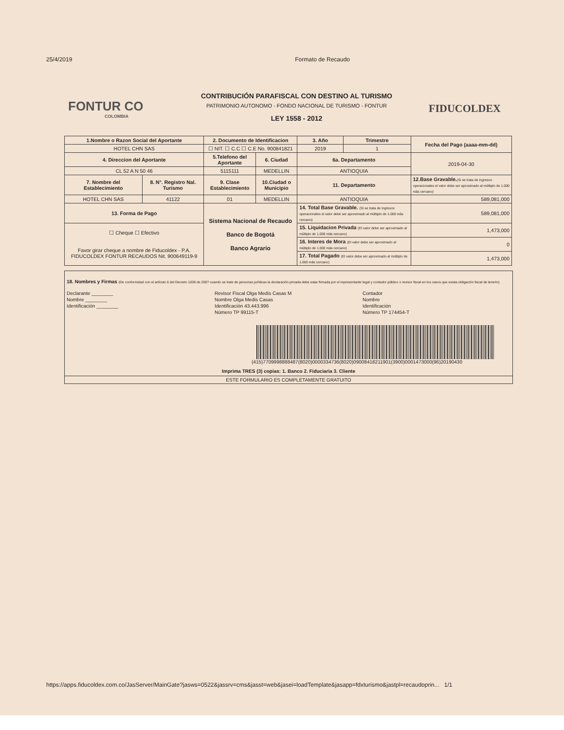25/4/2019 Formato de Recaudo
FONTUR CO
COLOMBIA
CONTRIBUCIÓN PARAFISCAL CON DESTINO AL TURISMO
PATRIMONIO AUTONOMO - FONDO NACIONAL DE TURISMO - FONTUR
LEY 1558 - 2012
FIDUCOLDEX
| 1.Nombre o Razon Social del Aportante | | 2. Documento de Identificacion | | 3. Año | Trimestre | Fecha del Pago (aaaa-mm-dd) |
| --- | --- | --- | --- | --- | --- | --- |
| HOTEL CHN SAS | | ☐ NIT. ☐ C.C ☐ C.E No. 900841821 | | 2019 | 1 | |
| 4. Direccion del Aportante | | 5.Telefono del Aportante | 6. Ciudad | 6a. Departamento | | 2019-04-30 |
| CL 52 A N 50 46 | | 5115111 | MEDELLIN | ANTIOQUIA | | |
| 7. Nombre del Establecimiento | 8. N°. Registro Nal. Turismo | 9. Clase Establecimiento | 10.Ciudad o Municipio | 11. Departamento | | 12.Base Gravable. (Si se trata de ingresos operacionales el valor debe ser aproximado al múltiplo de 1.000 más cercano) |
| HOTEL CHN SAS | 41122 | 01 | MEDELLIN | ANTIOQUIA | | 589,081,000 |
| 13. Forma de Pago | | Sistema Nacional de Recaudo Banco de Bogotá Banco Agrario | | 14. Total Base Gravable. (Si se trata de ingresos operacionales el valor debe ser aproximado al múltiplo de 1.000 más cercano) | | 589,081,000 |
| ☐ Cheque ☐ Efectivo Favor girar cheque a nombre de Fiducoldex - P.A. FIDUCOLDEX FONTUR RECAUDOS Nit. 900649119-9 | | | | 15. Liquidacion Privada (El valor debe ser aproximado al múltiplo de 1.000 más cercano) | | 1,473,000 |
| | | | | 16. Interes de Mora (El valor debe ser aproximado al múltiplo de 1.000 más cercano) | | 0 |
| | | | | 17. Total Pagado (El valor debe ser aproximado al múltiplo de 1.000 más cercano) | | 1,473,000 |
18. Nombres y Firmas (De conformidad con el artículo 6 del Decreto 1036 de 2007 cuando se trate de personas jurídicas la declaración privada debe estar firmada por el representante legal y contador público o revisor fiscal en los casos que exista obligación fiscal de tenerlo)
Declarante ________
Nombre ________
Identificación ________
Revisor Fiscal Olga Medis Casas M
Nombre Olga Medis Casas
Identificación 43.443.996
Número TP 99115-T
Contador
Nombre
Identificación
Número TP 174454-T
(415)7709998888487(8020)0000334736(8020)0900841821190​1(3900)0001473000(96)20190430
Imprima TRES (3) copias: 1. Banco 2. Fiduciaria 3. Cliente
ESTE FORMULARIO ES COMPLETAMENTE GRATUITO
https://apps.fiducoldex.com.co/JasServer/MainGate?jasws=0522&jassrv=cms&jasst=web&jasei=loadTemplate&jasapp=fdxturismo&jastpl=recaudoprin... 1/1